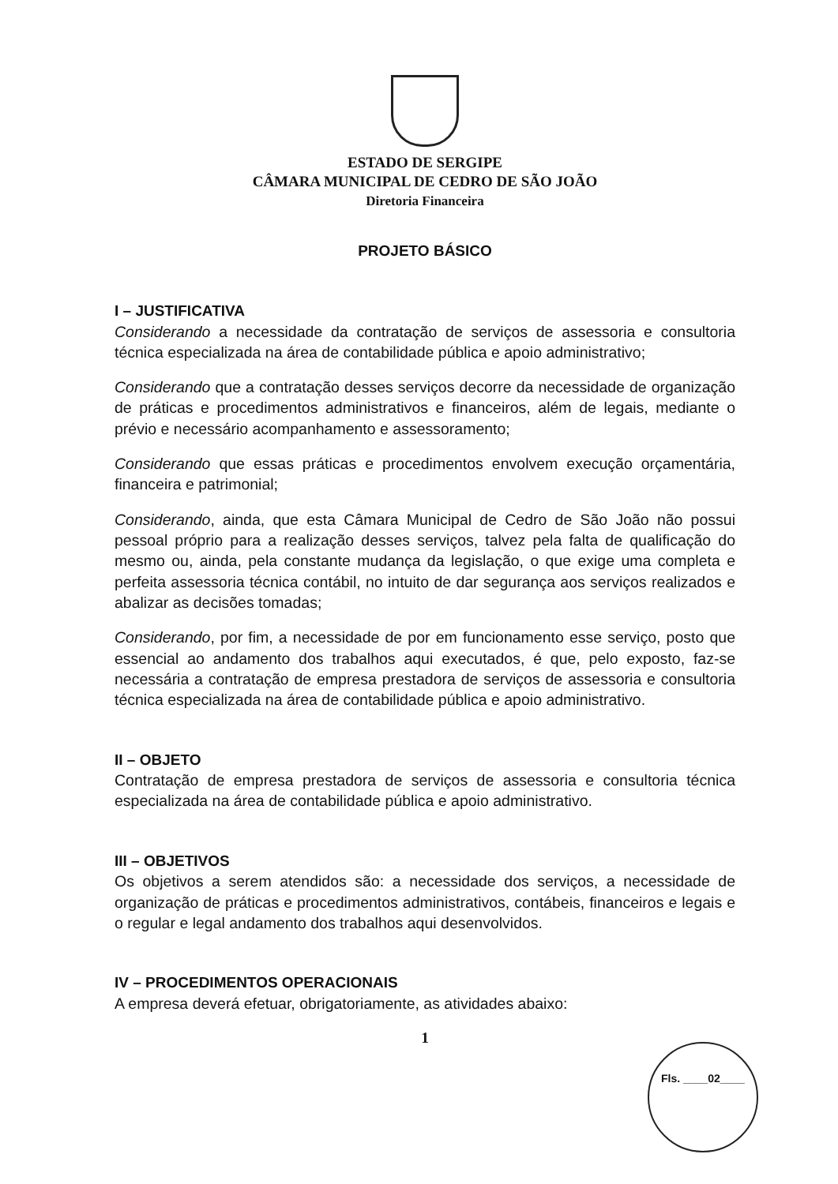ESTADO DE SERGIPE
CÂMARA MUNICIPAL DE CEDRO DE SÃO JOÃO
Diretoria Financeira
PROJETO BÁSICO
I – JUSTIFICATIVA
Considerando a necessidade da contratação de serviços de assessoria e consultoria técnica especializada na área de contabilidade pública e apoio administrativo;
Considerando que a contratação desses serviços decorre da necessidade de organização de práticas e procedimentos administrativos e financeiros, além de legais, mediante o prévio e necessário acompanhamento e assessoramento;
Considerando que essas práticas e procedimentos envolvem execução orçamentária, financeira e patrimonial;
Considerando, ainda, que esta Câmara Municipal de Cedro de São João não possui pessoal próprio para a realização desses serviços, talvez pela falta de qualificação do mesmo ou, ainda, pela constante mudança da legislação, o que exige uma completa e perfeita assessoria técnica contábil, no intuito de dar segurança aos serviços realizados e abalizar as decisões tomadas;
Considerando, por fim, a necessidade de por em funcionamento esse serviço, posto que essencial ao andamento dos trabalhos aqui executados, é que, pelo exposto, faz-se necessária a contratação de empresa prestadora de serviços de assessoria e consultoria técnica especializada na área de contabilidade pública e apoio administrativo.
II – OBJETO
Contratação de empresa prestadora de serviços de assessoria e consultoria técnica especializada na área de contabilidade pública e apoio administrativo.
III – OBJETIVOS
Os objetivos a serem atendidos são: a necessidade dos serviços, a necessidade de organização de práticas e procedimentos administrativos, contábeis, financeiros e legais e o regular e legal andamento dos trabalhos aqui desenvolvidos.
IV – PROCEDIMENTOS OPERACIONAIS
A empresa deverá efetuar, obrigatoriamente, as atividades abaixo:
1
Fls. ____02____